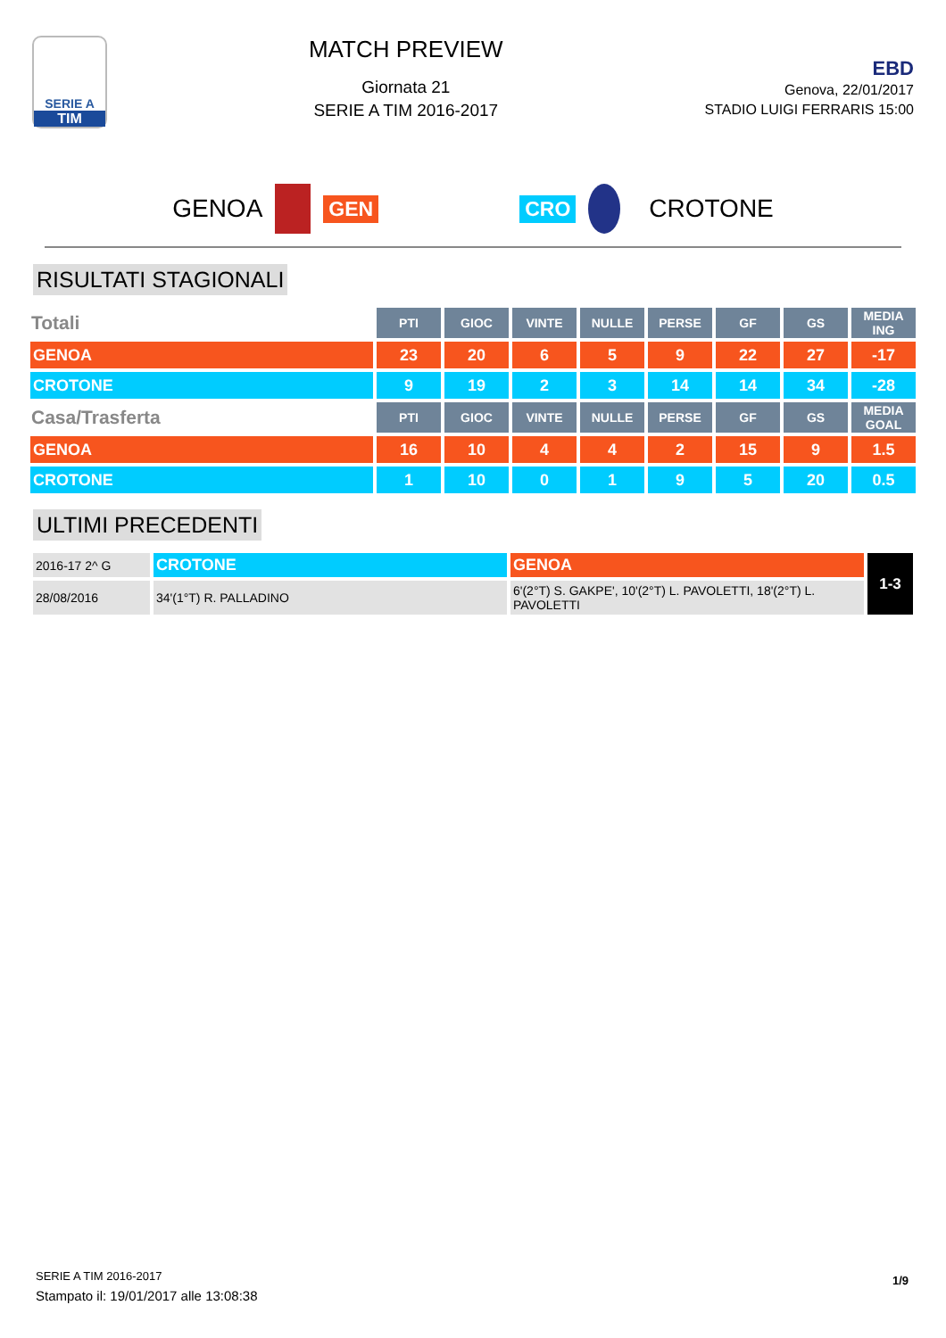SERIE A
TIM
MATCH PREVIEW
Giornata 21
SERIE A TIM 2016-2017
EBD
Genova, 22/01/2017
STADIO LUIGI FERRARIS 15:00
GENOA GEN CRO CROTONE
RISULTATI STAGIONALI
| Totali | PTI | GIOC | VINTE | NULLE | PERSE | GF | GS | MEDIA ING |
| --- | --- | --- | --- | --- | --- | --- | --- | --- |
| GENOA | 23 | 20 | 6 | 5 | 9 | 22 | 27 | -17 |
| CROTONE | 9 | 19 | 2 | 3 | 14 | 14 | 34 | -28 |
| Casa/Trasferta | PTI | GIOC | VINTE | NULLE | PERSE | GF | GS | MEDIA GOAL |
| GENOA | 16 | 10 | 4 | 4 | 2 | 15 | 9 | 1.5 |
| CROTONE | 1 | 10 | 0 | 1 | 9 | 5 | 20 | 0.5 |
ULTIMI PRECEDENTI
| 2016-17 2^ G | CROTONE | GENOA | 1-3 |
| 28/08/2016 | 34'(1°T) R. PALLADINO | 6'(2°T) S. GAKPE', 10'(2°T) L. PAVOLETTI, 18'(2°T) L. PAVOLETTI | |
SERIE A TIM 2016-2017
Stampato il: 19/01/2017 alle 13:08:38
1/9